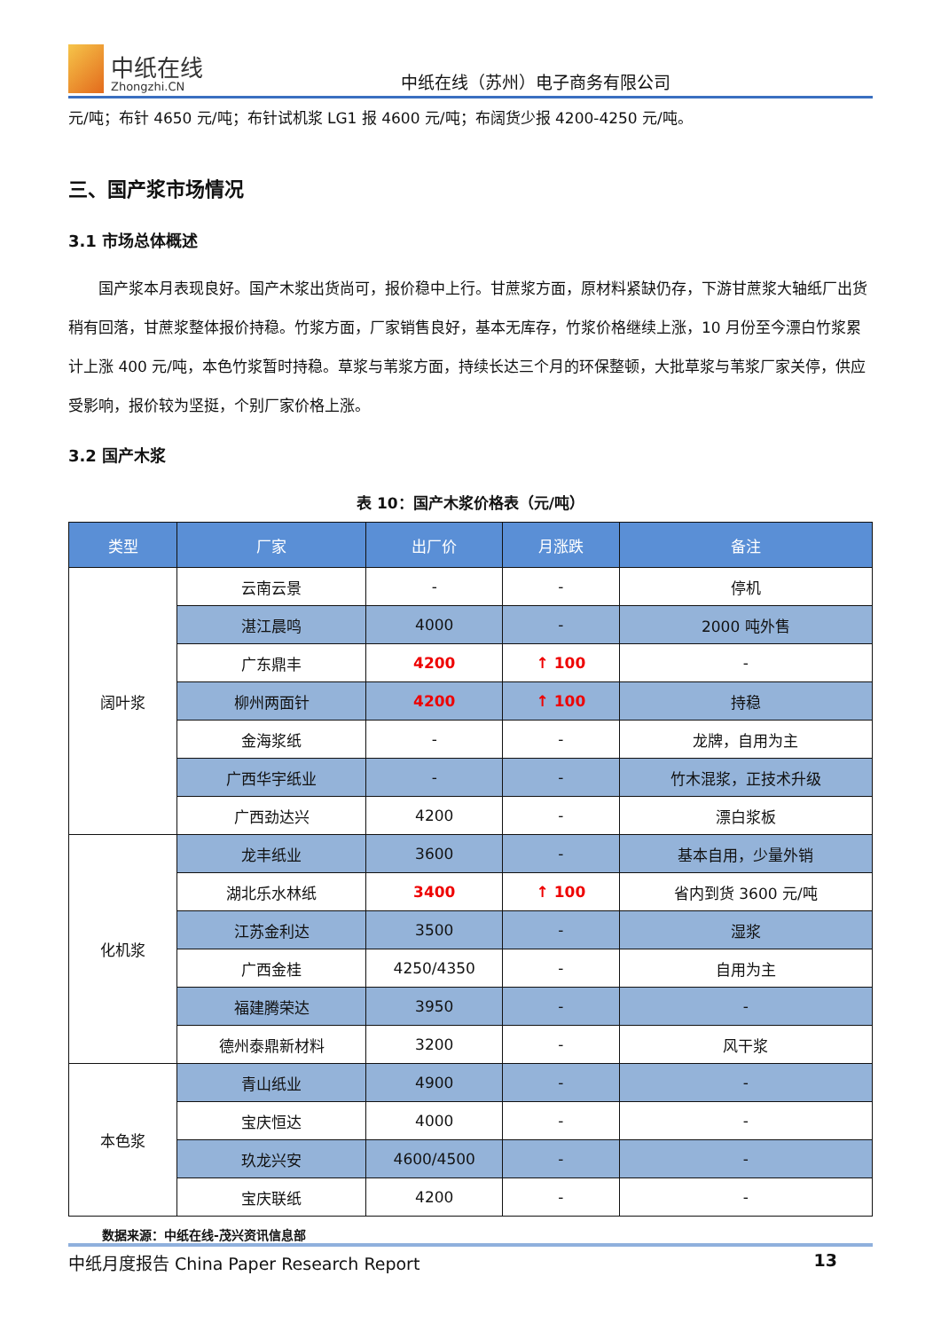中纸在线
Zhongzhi.CN
中纸在线（苏州）电子商务有限公司
元/吨；布针 4650 元/吨；布针试机浆 LG1 报 4600 元/吨；布阔货少报 4200-4250 元/吨。
三、国产浆市场情况
3.1 市场总体概述
  国产浆本月表现良好。国产木浆出货尚可，报价稳中上行。甘蔗浆方面，原材料紧缺仍存，下游甘蔗浆大轴纸厂出货稍有回落，甘蔗浆整体报价持稳。竹浆方面，厂家销售良好，基本无库存，竹浆价格继续上涨，10 月份至今漂白竹浆累计上涨 400 元/吨，本色竹浆暂时持稳。草浆与苇浆方面，持续长达三个月的环保整顿，大批草浆与苇浆厂家关停，供应受影响，报价较为坚挺，个别厂家价格上涨。
3.2 国产木浆
表 10：国产木浆价格表（元/吨）
| 类型 | 厂家 | 出厂价 | 月涨跌 | 备注 |
| --- | --- | --- | --- | --- |
| 阔叶浆 | 云南云景 | - | - | 停机 |
| | 湛江晨鸣 | 4000 | - | 2000 吨外售 |
| | 广东鼎丰 | 4200 | ↑ 100 | - |
| | 柳州两面针 | 4200 | ↑ 100 | 持稳 |
| | 金海浆纸 | - | - | 龙牌，自用为主 |
| | 广西华宇纸业 | - | - | 竹木混浆，正技术升级 |
| | 广西劲达兴 | 4200 | - | 漂白浆板 |
| 化机浆 | 龙丰纸业 | 3600 | - | 基本自用，少量外销 |
| | 湖北乐水林纸 | 3400 | ↑ 100 | 省内到货 3600 元/吨 |
| | 江苏金利达 | 3500 | - | 湿浆 |
| | 广西金桂 | 4250/4350 | - | 自用为主 |
| | 福建腾荣达 | 3950 | - | - |
| | 德州泰鼎新材料 | 3200 | - | 风干浆 |
| 本色浆 | 青山纸业 | 4900 | - | - |
| | 宝庆恒达 | 4000 | - | - |
| | 玖龙兴安 | 4600/4500 | - | - |
| | 宝庆联纸 | 4200 | - | - |
数据来源：中纸在线-茂兴资讯信息部
中纸月度报告 China Paper Research Report 13